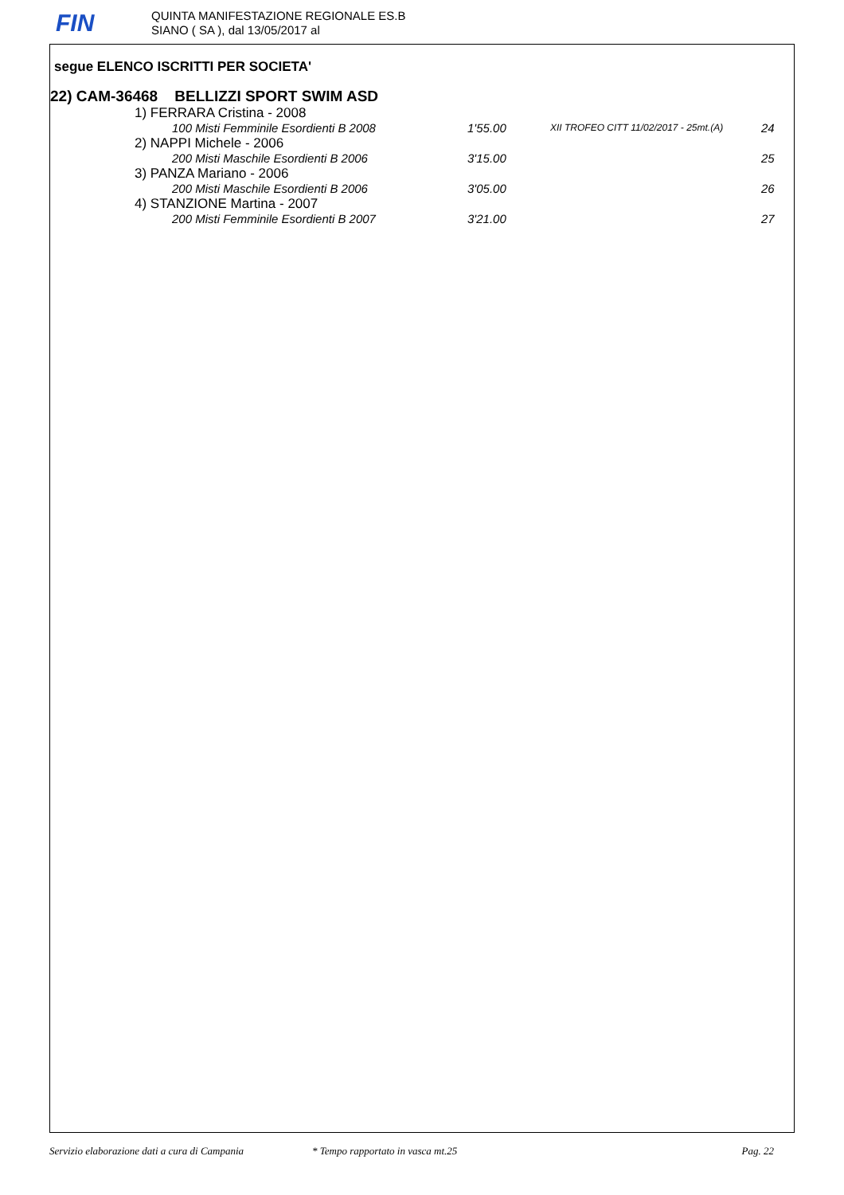FIN
QUINTA MANIFESTAZIONE REGIONALE ES.B
SIANO ( SA ), dal 13/05/2017 al
segue ELENCO ISCRITTI PER SOCIETA'
22) CAM-36468 BELLIZZI SPORT SWIM ASD
1) FERRARA Cristina - 2008
100 Misti Femminile Esordienti B 2008 1'55.00 XII TROFEO CITT 11/02/2017 - 25mt.(A) 24
2) NAPPI Michele - 2006
200 Misti Maschile Esordienti B 2006 3'15.00 25
3) PANZA Mariano - 2006
200 Misti Maschile Esordienti B 2006 3'05.00 26
4) STANZIONE Martina - 2007
200 Misti Femminile Esordienti B 2007 3'21.00 27
Servizio elaborazione dati a cura di Campania * Tempo rapportato in vasca mt.25 Pag. 22